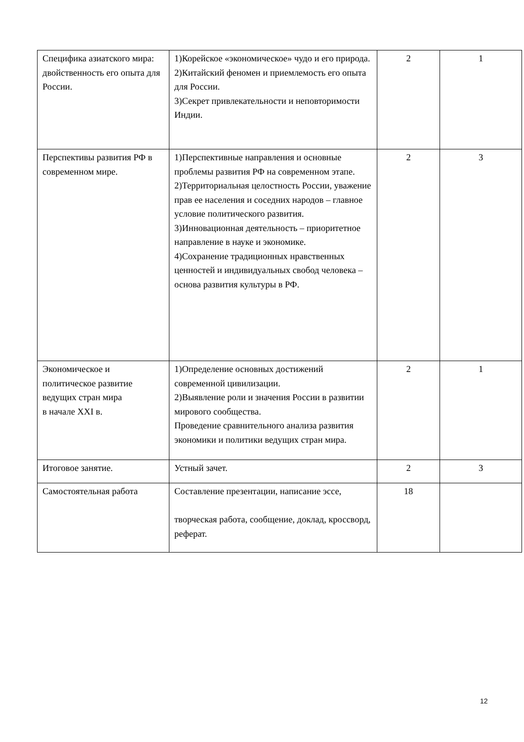| Специфика азиатского мира: двойственность его опыта для России. | 1)Корейское «экономическое» чудо и его природа. 2)Китайский феномен и приемлемость его опыта для России. 3)Секрет привлекательности и неповторимости Индии. | 2 | 1 |
| Перспективы развития РФ в современном мире. | 1)Перспективные направления и основные проблемы развития РФ на современном этапе. 2)Территориальная целостность России, уважение прав ее населения и соседних народов – главное условие политического развития. 3)Инновационная деятельность – приоритетное направление в науке и экономике. 4)Сохранение традиционных нравственных ценностей и индивидуальных свобод человека – основа развития культуры в РФ. | 2 | 3 |
| Экономическое и политическое развитие ведущих стран мира в начале XXI в. | 1)Определение основных достижений современной цивилизации. 2)Выявление роли и значения России в развитии мирового сообщества. Проведение сравнительного анализа развития экономики и политики ведущих стран мира. | 2 | 1 |
| Итоговое занятие. | Устный зачет. | 2 | 3 |
| Самостоятельная работа | Составление презентации, написание эссе, творческая работа, сообщение, доклад, кроссворд, реферат. | 18 | |
12